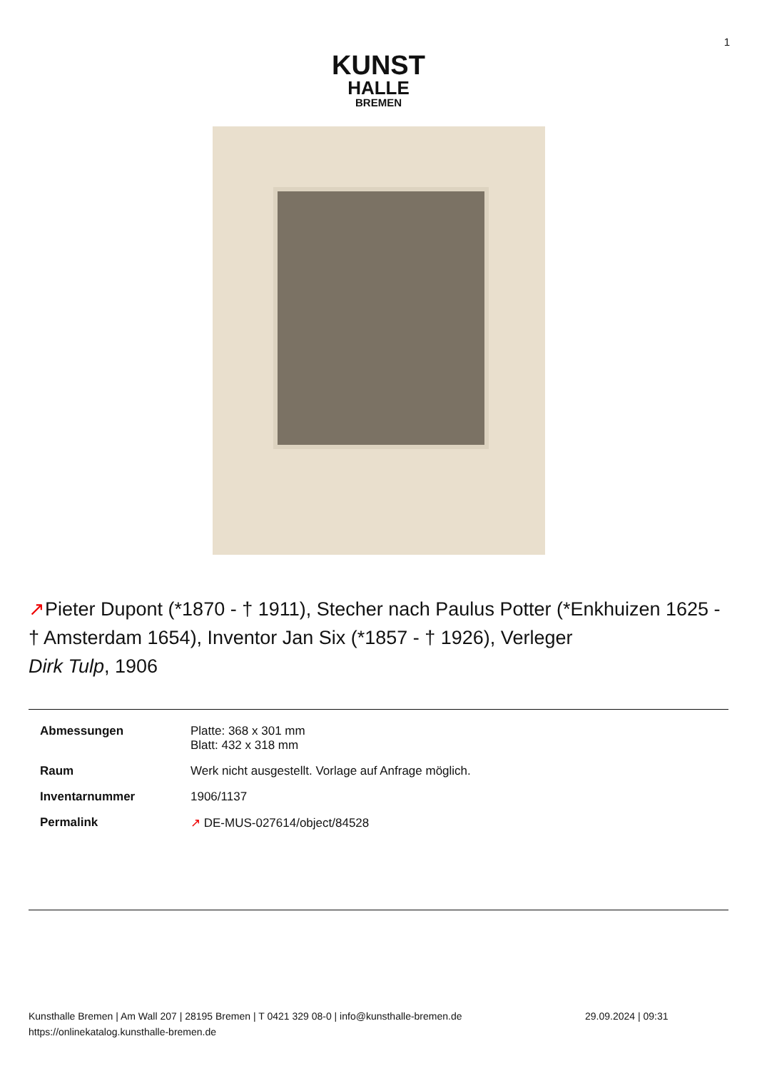1
KUNST
HALLE
BREMEN
↗Pieter Dupont (*1870 - † 1911), Stecher nach Paulus Potter (*Enkhuizen 1625 - † Amsterdam 1654), Inventor Jan Six (*1857 - † 1926), Verleger
Dirk Tulp, 1906
| Abmessungen | Platte: 368 x 301 mm Blatt: 432 x 318 mm |
| Raum | Werk nicht ausgestellt. Vorlage auf Anfrage möglich. |
| Inventarnummer | 1906/1137 |
| Permalink | ↗ DE-MUS-027614/object/84528 |
Kunsthalle Bremen | Am Wall 207 | 28195 Bremen | T 0421 329 08-0 | info@kunsthalle-bremen.de
https://onlinekatalog.kunsthalle-bremen.de
29.09.2024 | 09:31